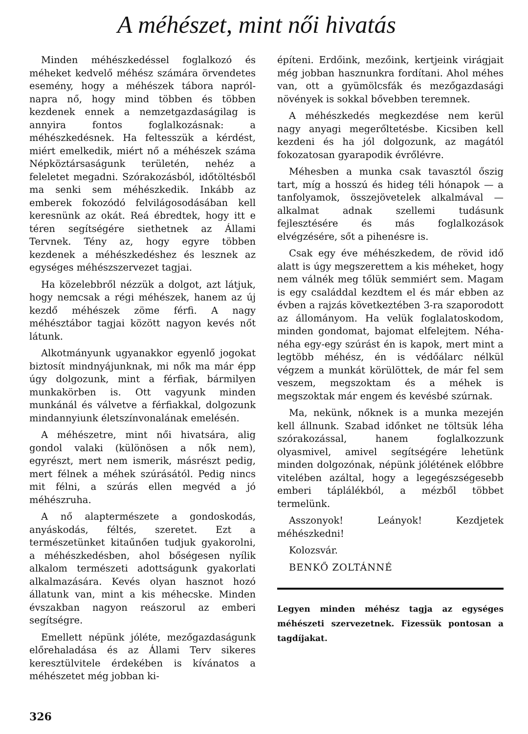A méhészet, mint női hivatás
Minden méhészkedéssel foglalkozó és méheket kedvelő méhész számára örvendetes esemény, hogy a méhészek tábora napról-napra nő, hogy mind többen és többen kezdenek ennek a nemzetgazdaságilag is annyira fontos foglalkozásnak: a méhészkedésnek. Ha feltesszük a kérdést, miért emelkedik, miért nő a méhészek száma Népköztársaságunk területén, nehéz a feleletet megadni. Szórakozásból, időtöltésből ma senki sem méhészkedik. Inkább az emberek fokozódó felvilágosodásában kell keresnünk az okát. Reá ébredtek, hogy itt e téren segítségére siethetnek az Állami Tervnek. Tény az, hogy egyre többen kezdenek a méhészkedéshez és lesznek az egységes méhészszervezet tagjai.
Ha közelebbről nézzük a dolgot, azt látjuk, hogy nemcsak a régi méhészek, hanem az új kezdő méhészek zöme férfi. A nagy méhésztábor tagjai között nagyon kevés nőt látunk.
Alkotmányunk ugyanakkor egyenlő jogokat biztosít mindnyájunknak, mi nők ma már épp úgy dolgozunk, mint a férfiak, bármilyen munkakörben is. Ott vagyunk minden munkánál és válvetve a férfiakkal, dolgozunk mindannyiunk életszínvonalának emelésén.
A méhészetre, mint női hivatsára, alig gondol valaki (különösen a nők nem), egyrészt, mert nem ismerik, másrészt pedig, mert félnek a méhek szúrásától. Pedig nincs mit félni, a szúrás ellen megvéd a jó méhészruha.
A nő alaptermészete a gondoskodás, anyáskodás, féltés, szeretet. Ezt a természetünket kitaűnően tudjuk gyakorolni, a méhészkedésben, ahol bőségesen nyílik alkalom természeti adottságunk gyakorlati alkalmazására. Kevés olyan hasznot hozó állatunk van, mint a kis méhecske. Minden évszakban nagyon reászorul az emberi segítségre.
Emellett népünk jóléte, mezőgazdaságunk előrehaladása és az Állami Terv sikeres keresztülvitele érdekében is kívánatos a méhészetet még jobban ki-
326
építeni. Erdőink, mezőink, kertjeink virágjait még jobban hasznunkra fordítani. Ahol méhes van, ott a gyümölcsfák és mezőgazdasági növények is sokkal bővebben teremnek.
A méhészkedés megkezdése nem kerül nagy anyagi megerőltetésbe. Kicsiben kell kezdeni és ha jól dolgozunk, az magától fokozatosan gyarapodik évrőlévre.
Méhesben a munka csak tavasztól őszig tart, míg a hosszú és hideg téli hónapok — a tanfolyamok, összejövetelek alkalmával — alkalmat adnak szellemi tudásunk fejlesztésére és más foglalkozások elvégzésére, sőt a pihenésre is.
Csak egy éve méhészkedem, de rövid idő alatt is úgy megszerettem a kis méheket, hogy nem válnék meg tőlük semmiért sem. Magam is egy családdal kezdtem el és már ebben az évben a rajzás következtében 3-ra szaporodott az állományom. Ha velük foglalatoskodom, minden gondomat, bajomat elfelejtem. Néha-néha egy-egy szúrást én is kapok, mert mint a legtöbb méhész, én is védőálarc nélkül végzem a munkát körülöttek, de már fel sem veszem, megszoktam és a méhek is megszoktak már engem és kevésbé szúrnak.
Ma, nekünk, nőknek is a munka mezején kell állnunk. Szabad időnket ne töltsük léha szórakozással, hanem foglalkozzunk olyasmivel, amivel segítségére lehetünk minden dolgozónak, népünk jólétének előbbre vitelében azáltal, hogy a legegészségesebb emberi táplálékból, a mézből többet termelünk.
Asszonyok! Leányok! Kezdjetek méhészkedni!
Kolozsvár.
BENKŐ ZOLTÁNNÉ
Legyen minden méhész tagja az egységes méhészeti szervezetnek. Fizessük pontosan a tagdíjakat.